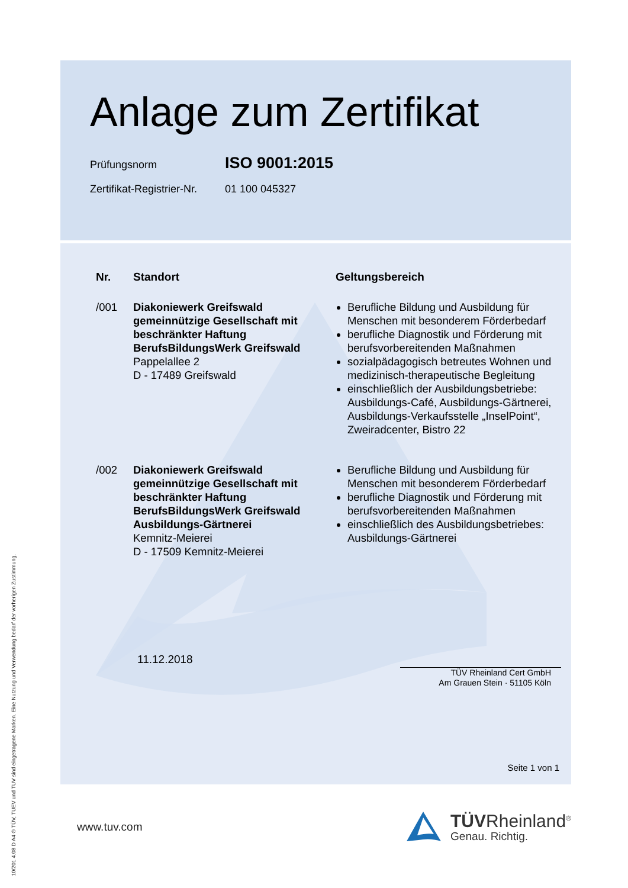10/201 4.08 D A4 ® TÜV, TUEV und TUV sind eingetragene Marken. Eine Nutzung und Verwendung bedarf der vorherigen Zustimmung.
Anlage zum Zertifikat
Prüfungsnorm
ISO 9001:2015
Zertifikat-Registrier-Nr.
01 100 045327
| Nr. | Standort | Geltungsbereich |
| --- | --- | --- |
| /001 | Diakoniewerk Greifswald gemeinnützige Gesellschaft mit beschränkter Haftung BerufsBildungsWerk Greifswald Pappelallee 2 D - 17489 Greifswald | Berufliche Bildung und Ausbildung für Menschen mit besonderem Förderbedarf berufliche Diagnostik und Förderung mit berufsvorbereitenden Maßnahmen sozialpädagogisch betreutes Wohnen und medizinisch-therapeutische Begleitung einschließlich der Ausbildungsbetriebe: Ausbildungs-Café, Ausbildungs-Gärtnerei, Ausbildungs-Verkaufsstelle „InselPoint“, Zweiradcenter, Bistro 22 |
| /002 | Diakoniewerk Greifswald gemeinnützige Gesellschaft mit beschränkter Haftung BerufsBildungsWerk Greifswald Ausbildungs-Gärtnerei Kemnitz-Meierei D - 17509 Kemnitz-Meierei | Berufliche Bildung und Ausbildung für Menschen mit besonderem Förderbedarf berufliche Diagnostik und Förderung mit berufsvorbereitenden Maßnahmen einschließlich des Ausbildungsbetriebes: Ausbildungs-Gärtnerei |
11.12.2018
TÜV Rheinland Cert GmbH
Am Grauen Stein · 51105 Köln
Seite 1 von 1
www.tuv.com
TÜVRheinland<sup>®</sup>
Genau. Richtig.